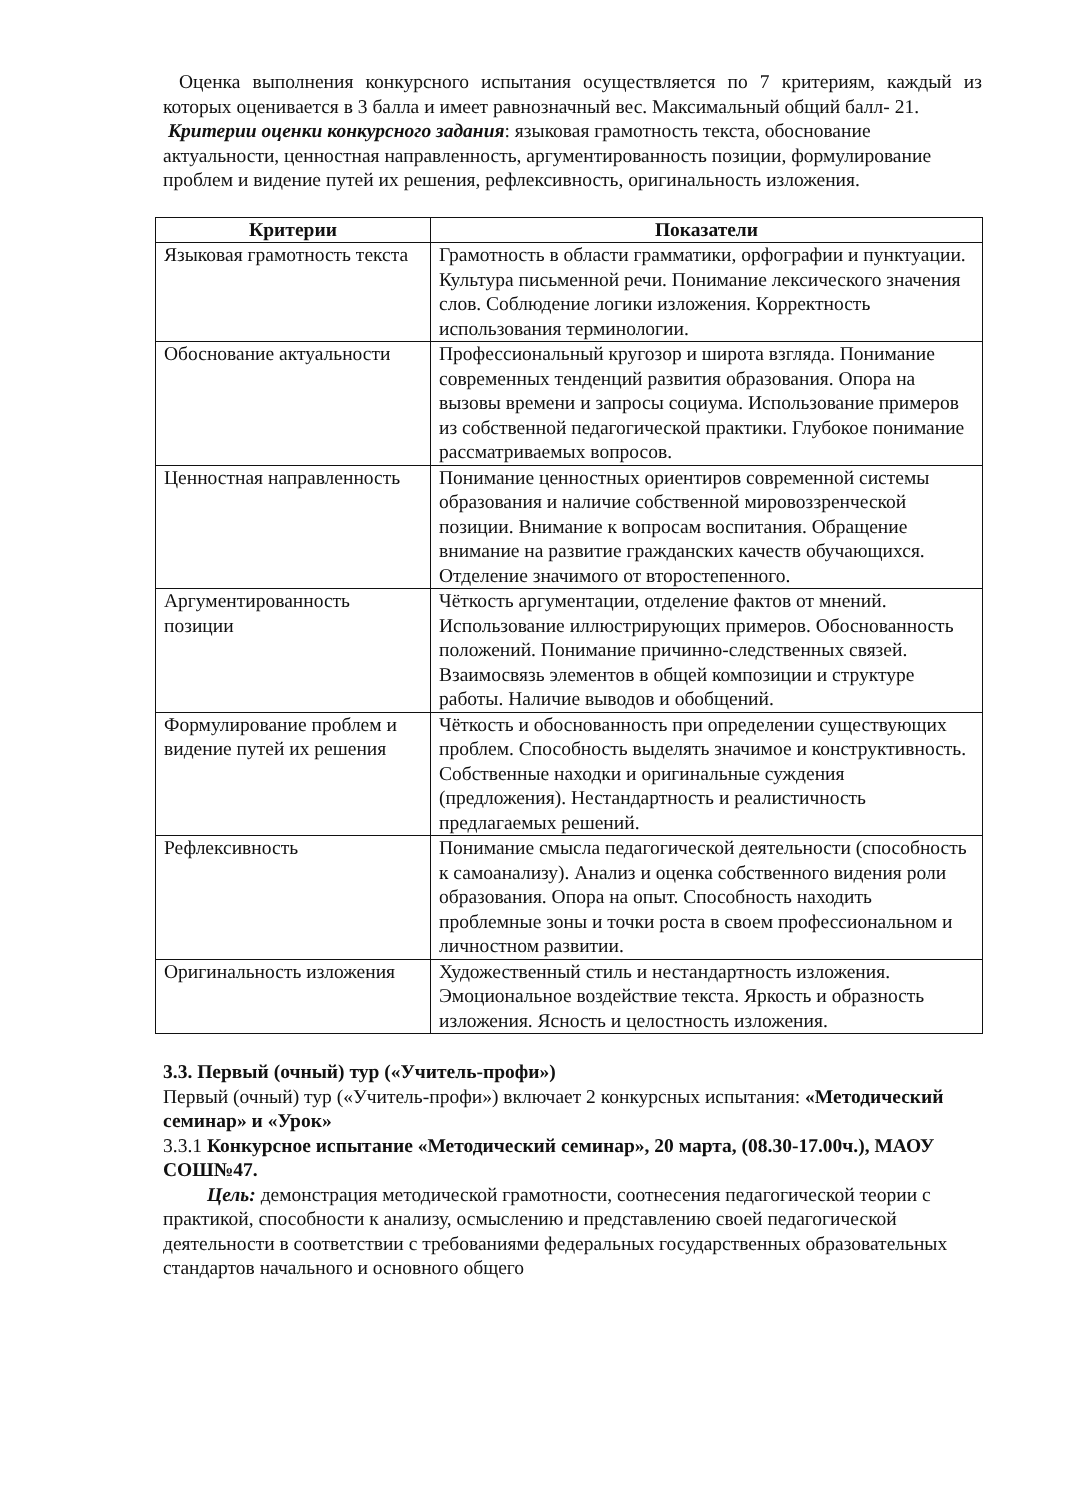Оценка выполнения конкурсного испытания осуществляется по 7 критериям, каждый из которых оценивается в 3 балла и имеет равнозначный вес. Максимальный общий балл- 21.
Критерии оценки конкурсного задания: языковая грамотность текста, обоснование актуальности, ценностная направленность, аргументированность позиции, формулирование проблем и видение путей их решения, рефлексивность, оригинальность изложения.
| Критерии | Показатели |
| --- | --- |
| Языковая грамотность текста | Грамотность в области грамматики, орфографии и пунктуации. Культура письменной речи. Понимание лексического значения слов. Соблюдение логики изложения. Корректность использования терминологии. |
| Обоснование актуальности | Профессиональный кругозор и широта взгляда. Понимание современных тенденций развития образования. Опора на вызовы времени и запросы социума. Использование примеров из собственной педагогической практики. Глубокое понимание рассматриваемых вопросов. |
| Ценностная направленность | Понимание ценностных ориентиров современной системы образования и наличие собственной мировоззренческой позиции. Внимание к вопросам воспитания. Обращение внимание на развитие гражданских качеств обучающихся. Отделение значимого от второстепенного. |
| Аргументированность позиции | Чёткость аргументации, отделение фактов от мнений. Использование иллюстрирующих примеров. Обоснованность положений. Понимание причинно-следственных связей. Взаимосвязь элементов в общей композиции и структуре работы. Наличие выводов и обобщений. |
| Формулирование проблем и видение путей их решения | Чёткость и обоснованность при определении существующих проблем. Способность выделять значимое и конструктивность. Собственные находки и оригинальные суждения (предложения). Нестандартность и реалистичность предлагаемых решений. |
| Рефлексивность | Понимание смысла педагогической деятельности (способность к самоанализу). Анализ и оценка собственного видения роли образования. Опора на опыт. Способность находить проблемные зоны и точки роста в своем профессиональном и личностном развитии. |
| Оригинальность изложения | Художественный стиль и нестандартность изложения. Эмоциональное воздействие текста. Яркость и образность изложения. Ясность и целостность изложения. |
3.3. Первый (очный) тур («Учитель-профи»)
Первый (очный) тур («Учитель-профи») включает 2 конкурсных испытания: «Методический семинар» и «Урок»
3.3.1 Конкурсное испытание «Методический семинар», 20 марта, (08.30-17.00ч.), МАОУ СОШ№47.
Цель: демонстрация методической грамотности, соотнесения педагогической теории с практикой, способности к анализу, осмыслению и представлению своей педагогической деятельности в соответствии с требованиями федеральных государственных образовательных стандартов начального и основного общего